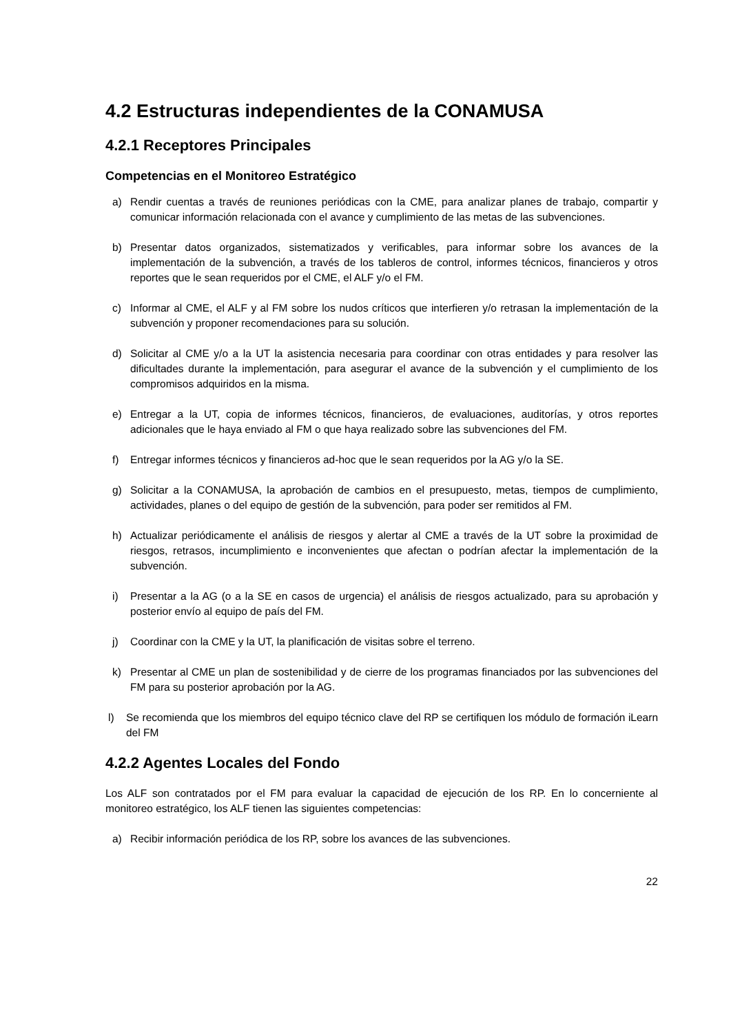4.2 Estructuras independientes de la CONAMUSA
4.2.1 Receptores Principales
Competencias en el Monitoreo Estratégico
a) Rendir cuentas a través de reuniones periódicas con la CME, para analizar planes de trabajo, compartir y comunicar información relacionada con el avance y cumplimiento de las metas de las subvenciones.
b) Presentar datos organizados, sistematizados y verificables, para informar sobre los avances de la implementación de la subvención, a través de los tableros de control, informes técnicos, financieros y otros reportes que le sean requeridos por el CME, el ALF y/o el FM.
c) Informar al CME, el ALF y al FM sobre los nudos críticos que interfieren y/o retrasan la implementación de la subvención y proponer recomendaciones para su solución.
d) Solicitar al CME y/o a la UT la asistencia necesaria para coordinar con otras entidades y para resolver las dificultades durante la implementación, para asegurar el avance de la subvención y el cumplimiento de los compromisos adquiridos en la misma.
e) Entregar a la UT, copia de informes técnicos, financieros, de evaluaciones, auditorías, y otros reportes adicionales que le haya enviado al FM o que haya realizado sobre las subvenciones del FM.
f) Entregar informes técnicos y financieros ad-hoc que le sean requeridos por la AG y/o la SE.
g) Solicitar a la CONAMUSA, la aprobación de cambios en el presupuesto, metas, tiempos de cumplimiento, actividades, planes o del equipo de gestión de la subvención, para poder ser remitidos al FM.
h) Actualizar periódicamente el análisis de riesgos y alertar al CME a través de la UT sobre la proximidad de riesgos, retrasos, incumplimiento e inconvenientes que afectan o podrían afectar la implementación de la subvención.
i) Presentar a la AG (o a la SE en casos de urgencia) el análisis de riesgos actualizado, para su aprobación y posterior envío al equipo de país del FM.
j) Coordinar con la CME y la UT, la planificación de visitas sobre el terreno.
k) Presentar al CME un plan de sostenibilidad y de cierre de los programas financiados por las subvenciones del FM para su posterior aprobación por la AG.
l) Se recomienda que los miembros del equipo técnico clave del RP se certifiquen los módulo de formación iLearn del FM
4.2.2 Agentes Locales del Fondo
Los ALF son contratados por el FM para evaluar la capacidad de ejecución de los RP. En lo concerniente al monitoreo estratégico, los ALF tienen las siguientes competencias:
a) Recibir información periódica de los RP, sobre los avances de las subvenciones.
22